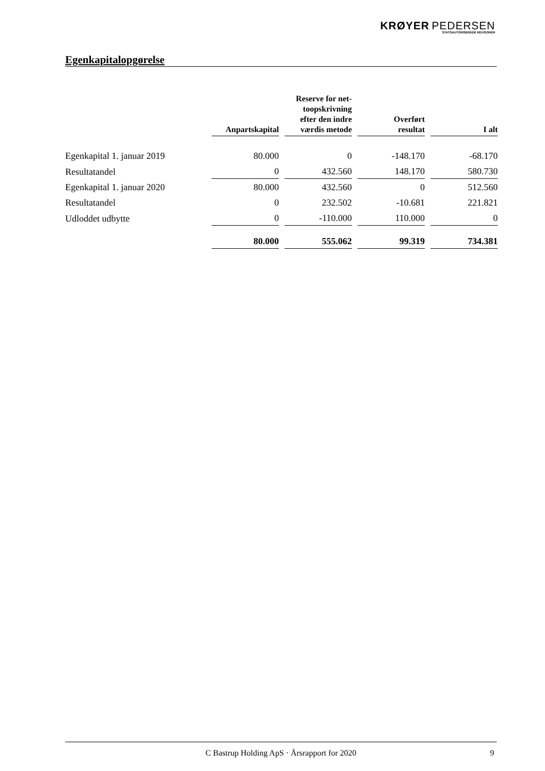KRØYER PEDERSEN
STATSAUTORISEREDE REVISORER
Egenkapitalopgørelse
| | Anpartskapital | Reserve for net- toopskrivning efter den indre værdis metode | Overført resultat | I alt |
| --- | --- | --- | --- | --- |
| Egenkapital 1. januar 2019 | 80.000 | 0 | -148.170 | -68.170 |
| Resultatandel | 0 | 432.560 | 148.170 | 580.730 |
| Egenkapital 1. januar 2020 | 80.000 | 432.560 | 0 | 512.560 |
| Resultatandel | 0 | 232.502 | -10.681 | 221.821 |
| Udloddet udbytte | 0 | -110.000 | 110.000 | 0 |
| | 80.000 | 555.062 | 99.319 | 734.381 |
C Bastrup Holding ApS · Årsrapport for 2020 9